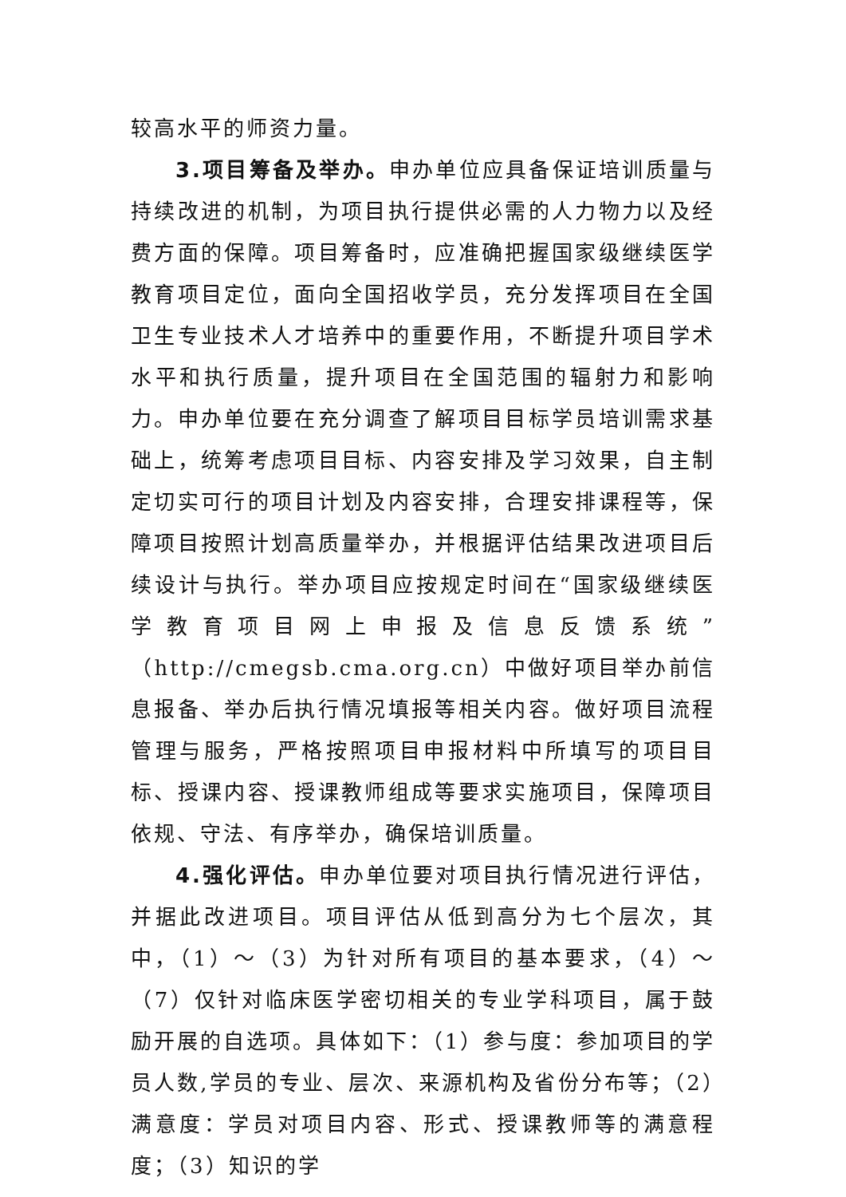较高水平的师资力量。
3.项目筹备及举办。申办单位应具备保证培训质量与持续改进的机制，为项目执行提供必需的人力物力以及经费方面的保障。项目筹备时，应准确把握国家级继续医学教育项目定位，面向全国招收学员，充分发挥项目在全国卫生专业技术人才培养中的重要作用，不断提升项目学术水平和执行质量，提升项目在全国范围的辐射力和影响力。申办单位要在充分调查了解项目目标学员培训需求基础上，统筹考虑项目目标、内容安排及学习效果，自主制定切实可行的项目计划及内容安排，合理安排课程等，保障项目按照计划高质量举办，并根据评估结果改进项目后续设计与执行。举办项目应按规定时间在“国家级继续医学教育项目网上申报及信息反馈系统”（http://cmegsb.cma.org.cn）中做好项目举办前信息报备、举办后执行情况填报等相关内容。做好项目流程管理与服务，严格按照项目申报材料中所填写的项目目标、授课内容、授课教师组成等要求实施项目，保障项目依规、守法、有序举办，确保培训质量。
4.强化评估。申办单位要对项目执行情况进行评估，并据此改进项目。项目评估从低到高分为七个层次，其中，（1）～（3）为针对所有项目的基本要求，（4）～（7）仅针对临床医学密切相关的专业学科项目，属于鼓励开展的自选项。具体如下：（1）参与度：参加项目的学员人数,学员的专业、层次、来源机构及省份分布等；（2）满意度：学员对项目内容、形式、授课教师等的满意程度；（3）知识的学